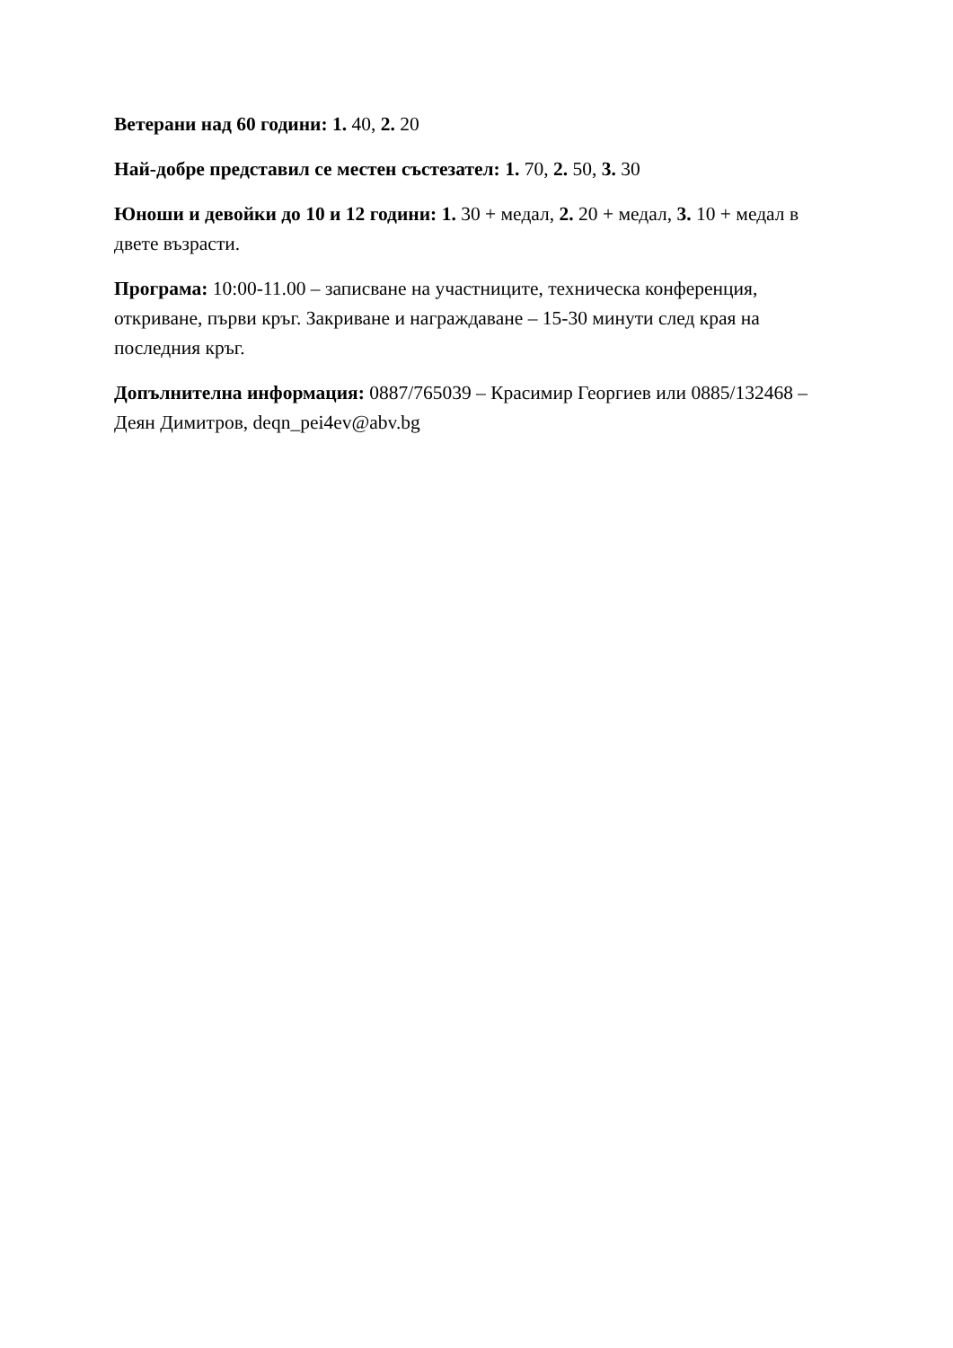Ветерани над 60 години: 1. 40, 2. 20
Най-добре представил се местен състезател: 1. 70, 2. 50, 3. 30
Юноши и девойки до 10 и 12 години: 1. 30 + медал, 2. 20 + медал, 3. 10 + медал в двете възрасти.
Програма: 10:00-11.00 – записване на участниците, техническа конференция, откриване, първи кръг. Закриване и награждаване – 15-30 минути след края на последния кръг.
Допълнителна информация: 0887/765039 – Красимир Георгиев или 0885/132468 – Деян Димитров, deqn_pei4ev@abv.bg